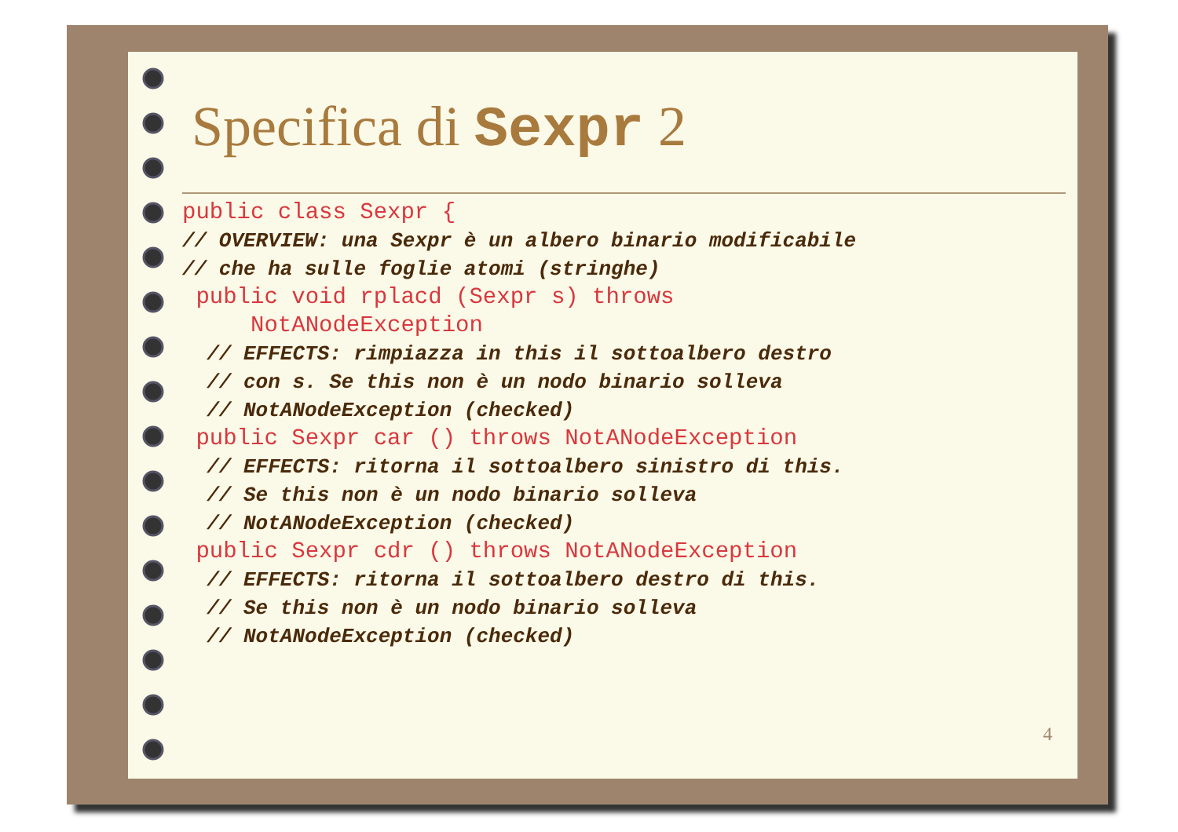Specifica di Sexpr 2
public class Sexpr { // OVERVIEW: una Sexpr è un albero binario modificabile // che ha sulle foglie atomi (stringhe) public void rplacd (Sexpr s) throws NotANodeException // EFFECTS: rimpiazza in this il sottoalbero destro // con s. Se this non è un nodo binario solleva // NotANodeException (checked) public Sexpr car () throws NotANodeException // EFFECTS: ritorna il sottoalbero sinistro di this. // Se this non è un nodo binario solleva // NotANodeException (checked) public Sexpr cdr () throws NotANodeException // EFFECTS: ritorna il sottoalbero destro di this. // Se this non è un nodo binario solleva // NotANodeException (checked)
4